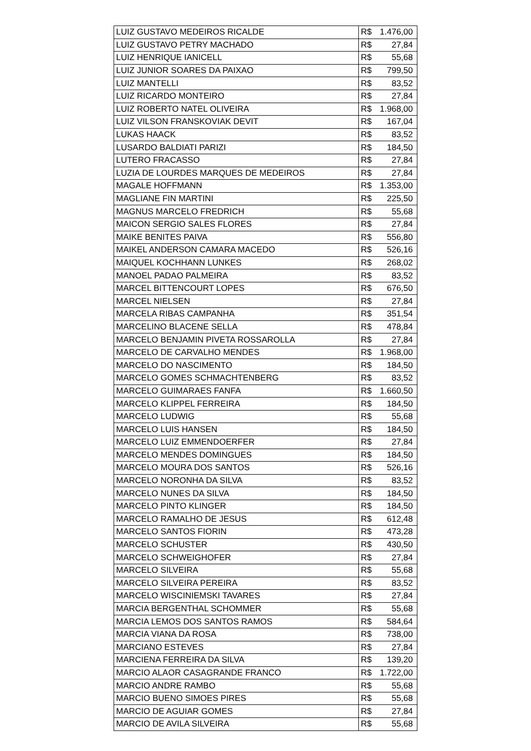| LUIZ GUSTAVO MEDEIROS RICALDE | R$ 1.476,00 |
| LUIZ GUSTAVO PETRY MACHADO | R$ 27,84 |
| LUIZ HENRIQUE IANICELL | R$ 55,68 |
| LUIZ JUNIOR SOARES DA PAIXAO | R$ 799,50 |
| LUIZ MANTELLI | R$ 83,52 |
| LUIZ RICARDO MONTEIRO | R$ 27,84 |
| LUIZ ROBERTO NATEL OLIVEIRA | R$ 1.968,00 |
| LUIZ VILSON FRANSKOVIAK DEVIT | R$ 167,04 |
| LUKAS HAACK | R$ 83,52 |
| LUSARDO BALDIATI PARIZI | R$ 184,50 |
| LUTERO FRACASSO | R$ 27,84 |
| LUZIA DE LOURDES MARQUES DE MEDEIROS | R$ 27,84 |
| MAGALE HOFFMANN | R$ 1.353,00 |
| MAGLIANE FIN MARTINI | R$ 225,50 |
| MAGNUS MARCELO FREDRICH | R$ 55,68 |
| MAICON SERGIO SALES FLORES | R$ 27,84 |
| MAIKE BENITES PAIVA | R$ 556,80 |
| MAIKEL ANDERSON CAMARA MACEDO | R$ 526,16 |
| MAIQUEL KOCHHANN LUNKES | R$ 268,02 |
| MANOEL PADAO PALMEIRA | R$ 83,52 |
| MARCEL BITTENCOURT LOPES | R$ 676,50 |
| MARCEL NIELSEN | R$ 27,84 |
| MARCELA RIBAS CAMPANHA | R$ 351,54 |
| MARCELINO BLACENE SELLA | R$ 478,84 |
| MARCELO BENJAMIN PIVETA ROSSAROLLA | R$ 27,84 |
| MARCELO DE CARVALHO MENDES | R$ 1.968,00 |
| MARCELO DO NASCIMENTO | R$ 184,50 |
| MARCELO GOMES SCHMACHTENBERG | R$ 83,52 |
| MARCELO GUIMARAES FANFA | R$ 1.660,50 |
| MARCELO KLIPPEL FERREIRA | R$ 184,50 |
| MARCELO LUDWIG | R$ 55,68 |
| MARCELO LUIS HANSEN | R$ 184,50 |
| MARCELO LUIZ EMMENDOERFER | R$ 27,84 |
| MARCELO MENDES DOMINGUES | R$ 184,50 |
| MARCELO MOURA DOS SANTOS | R$ 526,16 |
| MARCELO NORONHA DA SILVA | R$ 83,52 |
| MARCELO NUNES DA SILVA | R$ 184,50 |
| MARCELO PINTO KLINGER | R$ 184,50 |
| MARCELO RAMALHO DE JESUS | R$ 612,48 |
| MARCELO SANTOS FIORIN | R$ 473,28 |
| MARCELO SCHUSTER | R$ 430,50 |
| MARCELO SCHWEIGHOFER | R$ 27,84 |
| MARCELO SILVEIRA | R$ 55,68 |
| MARCELO SILVEIRA PEREIRA | R$ 83,52 |
| MARCELO WISCINIEMSKI TAVARES | R$ 27,84 |
| MARCIA BERGENTHAL SCHOMMER | R$ 55,68 |
| MARCIA LEMOS DOS SANTOS RAMOS | R$ 584,64 |
| MARCIA VIANA DA ROSA | R$ 738,00 |
| MARCIANO ESTEVES | R$ 27,84 |
| MARCIENA FERREIRA DA SILVA | R$ 139,20 |
| MARCIO ALAOR CASAGRANDE FRANCO | R$ 1.722,00 |
| MARCIO ANDRE RAMBO | R$ 55,68 |
| MARCIO BUENO SIMOES PIRES | R$ 55,68 |
| MARCIO DE AGUIAR GOMES | R$ 27,84 |
| MARCIO DE AVILA SILVEIRA | R$ 55,68 |